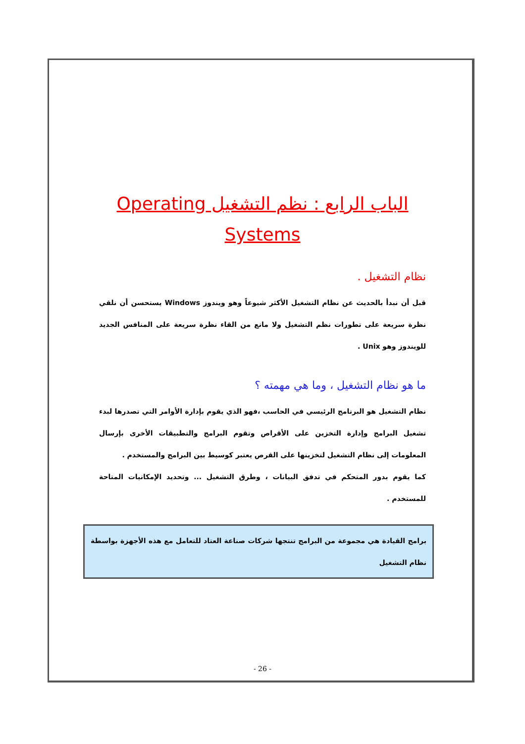الباب الرابع : نظم التشغيل Operating Systems
نظام التشغيل .
قبل أن نبدأ بالحديث عن نظام التشغيل الأكثر شيوعاً وهو ويندوز Windows يستحسن أن نلقي نظرة سريعة على تطورات نظم التشغيل ولا مانع من القاء نظرة سريعة على المنافس الجديد للويندوز وهو Unix .
ما هو نظام التشغيل ، وما هي مهمته ؟
نظام التشغيل هو البرنامج الرئيسي في الحاسب ،فهو الذي يقوم بإدارة الأوامر التي تصدرها لبدء تشغيل البرامج وإدارة التخزين على الأقراص وتقوم البرامج والتطبيقات الأخرى بإرسال المعلومات إلى نظام التشغيل لتخزينها على القرص يعتبر كوسيط بين البرامج والمستخدم .
كما يقوم بدور المتحكم في تدفق البيانات ، وطرق التشغيل ... وتحديد الإمكانيات المتاحة للمستخدم .
برامج القيادة هي مجموعة من البرامج تنتجها شركات صناعة العتاد للتعامل مع هذه الأجهزة بواسطة نظام التشغيل
- 26 -